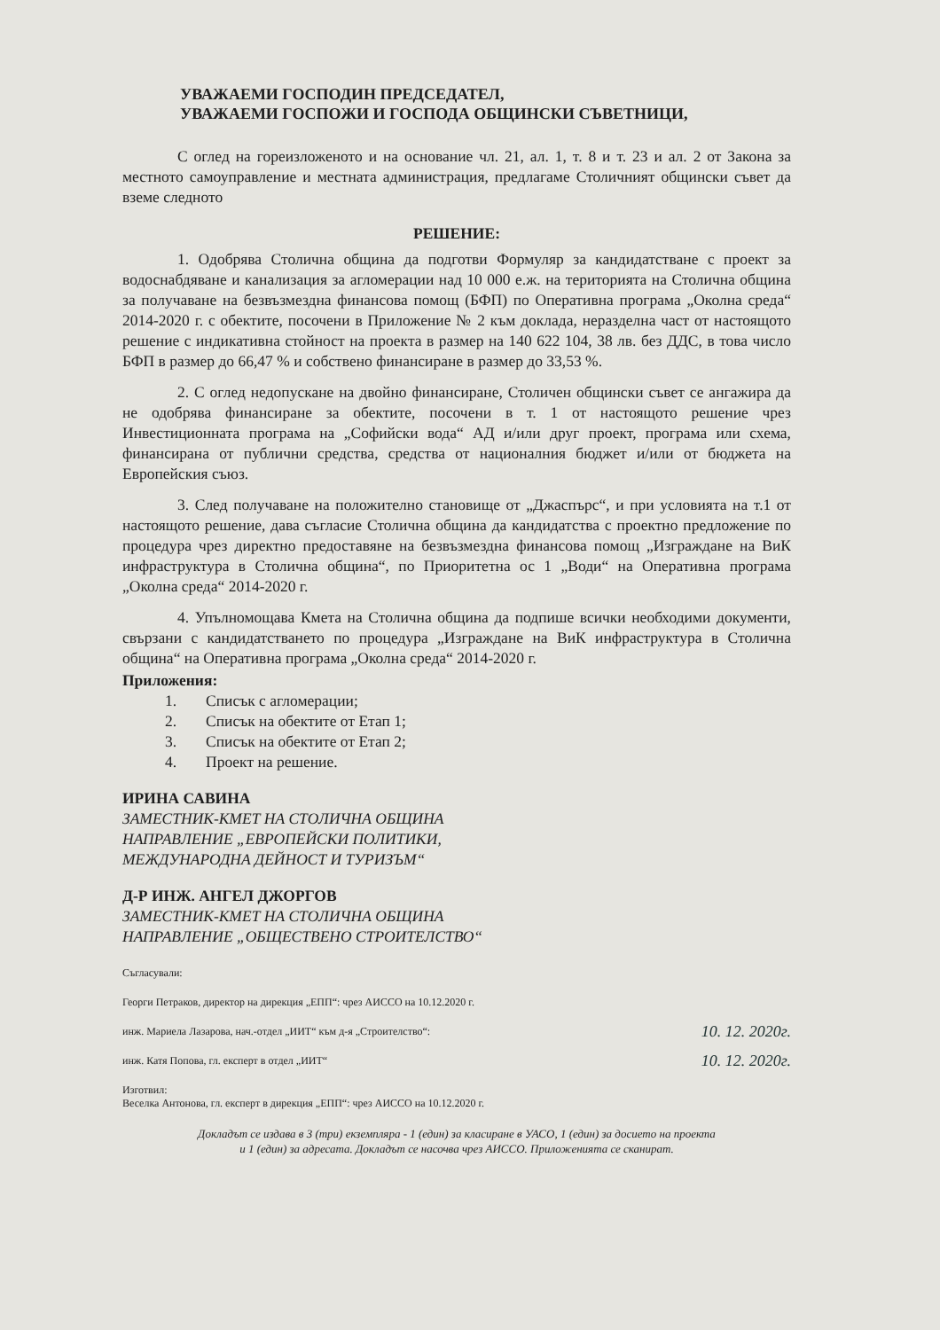УВАЖАЕМИ ГОСПОДИН ПРЕДСЕДАТЕЛ,
УВАЖАЕМИ ГОСПОЖИ И ГОСПОДА ОБЩИНСКИ СЪВЕТНИЦИ,
С оглед на гореизложеното и на основание чл. 21, ал. 1, т. 8 и т. 23 и ал. 2 от Закона за местното самоуправление и местната администрация, предлагаме Столичният общински съвет да вземе следното
РЕШЕНИЕ:
1. Одобрява Столична община да подготви Формуляр за кандидатстване с проект за водоснабдяване и канализация за агломерации над 10 000 е.ж. на територията на Столична община за получаване на безвъзмездна финансова помощ (БФП) по Оперативна програма „Околна среда“ 2014-2020 г. с обектите, посочени в Приложение № 2 към доклада, неразделна част от настоящото решение с индикативна стойност на проекта в размер на 140 622 104, 38 лв. без ДДС, в това число БФП в размер до 66,47 % и собствено финансиране в размер до 33,53 %.
2. С оглед недопускане на двойно финансиране, Столичен общински съвет се ангажира да не одобрява финансиране за обектите, посочени в т. 1 от настоящото решение чрез Инвестиционната програма на „Софийски вода“ АД и/или друг проект, програма или схема, финансирана от публични средства, средства от националния бюджет и/или от бюджета на Европейския съюз.
3. След получаване на положително становище от „Джаспърс“, и при условията на т.1 от настоящото решение, дава съгласие Столична община да кандидатства с проектно предложение по процедура чрез директно предоставяне на безвъзмездна финансова помощ „Изграждане на ВиК инфраструктура в Столична община“, по Приоритетна ос 1 „Води“ на Оперативна програма „Околна среда“ 2014-2020 г.
4. Упълномощава Кмета на Столична община да подпише всички необходими документи, свързани с кандидатстването по процедура „Изграждане на ВиК инфраструктура в Столична община“ на Оперативна програма „Околна среда“ 2014-2020 г.
Приложения:
1. Списък с агломерации;
2. Списък на обектите от Етап 1;
3. Списък на обектите от Етап 2;
4. Проект на решение.
ИРИНА САВИНА
ЗАМЕСТНИК-КМЕТ НА СТОЛИЧНА ОБЩИНА
НАПРАВЛЕНИЕ „ЕВРОПЕЙСКИ ПОЛИТИКИ,
МЕЖДУНАРОДНА ДЕЙНОСТ И ТУРИЗЪМ“
Д-Р ИНЖ. АНГЕЛ ДЖОРГОВ
ЗАМЕСТНИК-КМЕТ НА СТОЛИЧНА ОБЩИНА
НАПРАВЛЕНИЕ „ОБЩЕСТВЕНО СТРОИТЕЛСТВО“
Съгласували:
Георги Петраков, директор на дирекция „ЕПП“: чрез АИССО на 10.12.2020 г.
инж. Мариела Лазарова, нач.-отдел „ИИТ“ към д-я „Строителство“: 10. 12. 2020г.
инж. Катя Попова, гл. експерт в отдел „ИИТ“10. 12. 2020г.
Изготвил:
Веселка Антонова, гл. експерт в дирекция „ЕПП“: чрез АИССО на 10.12.2020 г.
Докладът се издава в 3 (три) екземпляра - 1 (един) за класиране в УАСО, 1 (един) за досието на проекта
и 1 (един) за адресата. Докладът се насочва чрез АИССО. Приложенията се сканират.